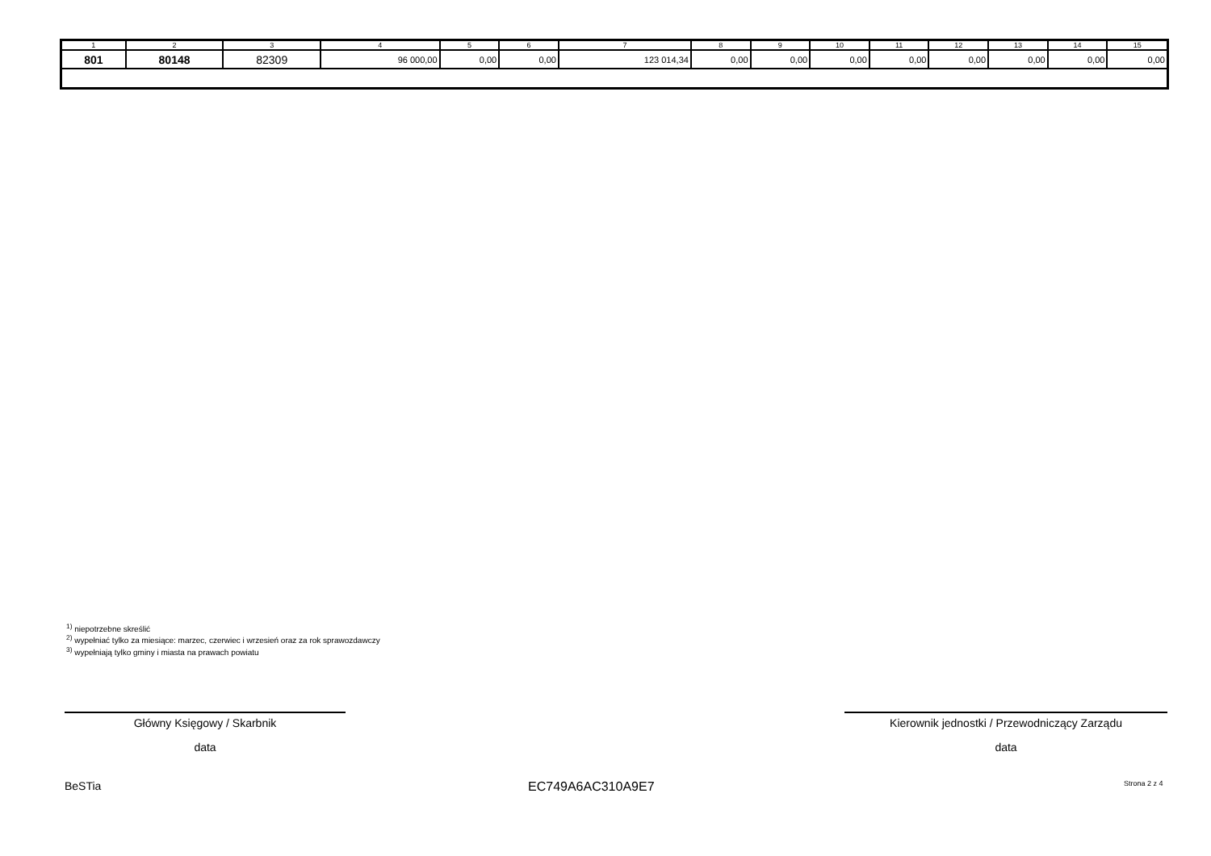| 1 | 2 | 3 | 4 | 5 | 6 | 7 | 8 | 9 | 10 | 11 | 12 | 13 | 14 | 15 |
| --- | --- | --- | --- | --- | --- | --- | --- | --- | --- | --- | --- | --- | --- | --- |
| 801 | 80148 | 82309 | 96 000,00 | 0,00 | 0,00 | 123 014,34 | 0,00 | 0,00 | 0,00 | 0,00 | 0,00 | 0,00 | 0,00 | 0,00 |
<sup>1)</sup> niepotrzebne skreślić
<sup>2)</sup> wypełniać tylko za miesiące: marzec, czerwiec i wrzesień oraz za rok sprawozdawczy
<sup>3)</sup> wypełniają tylko gminy i miasta na prawach powiatu
Główny Księgowy / Skarbnik
data
Kierownik jednostki / Przewodniczący Zarządu
data
BeSTia EC749A6AC310A9E7 Strona 2 z 4